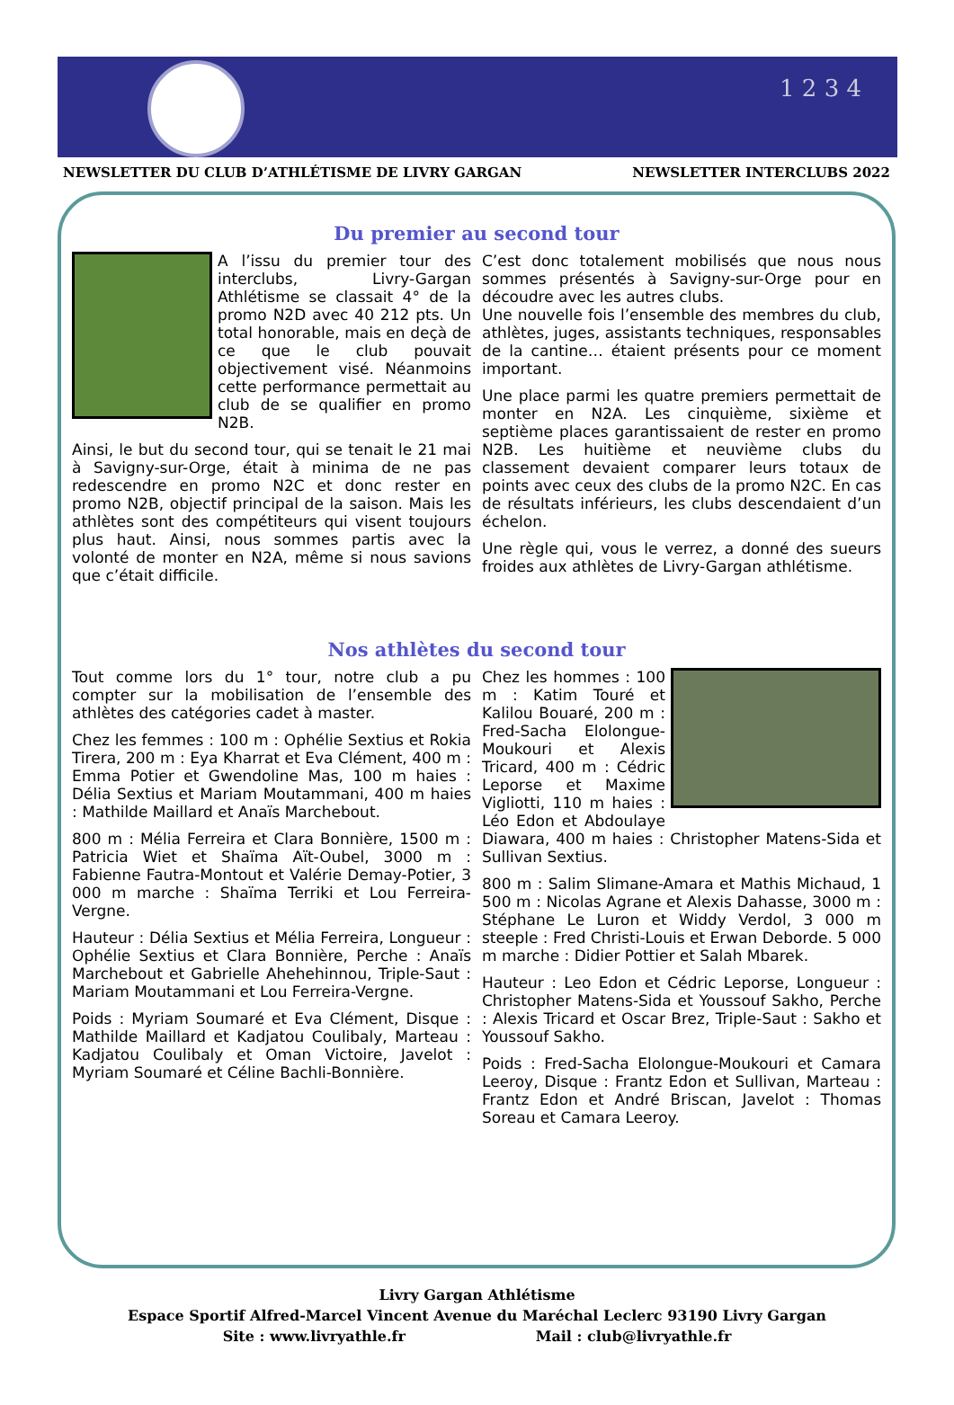1 2 3 4
NEWSLETTER DU CLUB D’ATHLÉTISME DE LIVRY GARGAN NEWSLETTER INTERCLUBS 2022
Du premier au second tour
A l’issu du premier tour des interclubs, Livry-Gargan Athlétisme se classait 4° de la promo N2D avec 40 212 pts. Un total honorable, mais en deçà de ce que le club pouvait objectivement visé. Néanmoins cette performance permettait au club de se qualifier en promo N2B.
Ainsi, le but du second tour, qui se tenait le 21 mai à Savigny-sur-Orge, était à minima de ne pas redescendre en promo N2C et donc rester en promo N2B, objectif principal de la saison. Mais les athlètes sont des compétiteurs qui visent toujours plus haut. Ainsi, nous sommes partis avec la volonté de monter en N2A, même si nous savions que c’était difficile.
C’est donc totalement mobilisés que nous nous sommes présentés à Savigny-sur-Orge pour en découdre avec les autres clubs.
Une nouvelle fois l’ensemble des membres du club, athlètes, juges, assistants techniques, responsables de la cantine… étaient présents pour ce moment important.
Une place parmi les quatre premiers permettait de monter en N2A. Les cinquième, sixième et septième places garantissaient de rester en promo N2B. Les huitième et neuvième clubs du classement devaient comparer leurs totaux de points avec ceux des clubs de la promo N2C. En cas de résultats inférieurs, les clubs descendaient d’un échelon.
Une règle qui, vous le verrez, a donné des sueurs froides aux athlètes de Livry-Gargan athlétisme.
Nos athlètes du second tour
Tout comme lors du 1° tour, notre club a pu compter sur la mobilisation de l’ensemble des athlètes des catégories cadet à master.
Chez les femmes : 100 m : Ophélie Sextius et Rokia Tirera, 200 m : Eya Kharrat et Eva Clément, 400 m : Emma Potier et Gwendoline Mas, 100 m haies : Délia Sextius et Mariam Moutammani, 400 m haies : Mathilde Maillard et Anaïs Marchebout.
800 m : Mélia Ferreira et Clara Bonnière, 1500 m : Patricia Wiet et Shaïma Aït-Oubel, 3000 m : Fabienne Fautra-Montout et Valérie Demay-Potier, 3 000 m marche : Shaïma Terriki et Lou Ferreira-Vergne.
Hauteur : Délia Sextius et Mélia Ferreira, Longueur : Ophélie Sextius et Clara Bonnière, Perche : Anaïs Marchebout et Gabrielle Ahehehinnou, Triple-Saut : Mariam Moutammani et Lou Ferreira-Vergne.
Poids : Myriam Soumaré et Eva Clément, Disque : Mathilde Maillard et Kadjatou Coulibaly, Marteau : Kadjatou Coulibaly et Oman Victoire, Javelot : Myriam Soumaré et Céline Bachli-Bonnière.
Chez les hommes : 100 m : Katim Touré et Kalilou Bouaré, 200 m : Fred-Sacha Elolongue-Moukouri et Alexis Tricard, 400 m : Cédric Leporse et Maxime Vigliotti, 110 m haies : Léo Edon et Abdoulaye Diawara, 400 m haies : Christopher Matens-Sida et Sullivan Sextius.
800 m : Salim Slimane-Amara et Mathis Michaud, 1 500 m : Nicolas Agrane et Alexis Dahasse, 3000 m : Stéphane Le Luron et Widdy Verdol, 3 000 m steeple : Fred Christi-Louis et Erwan Deborde. 5 000 m marche : Didier Pottier et Salah Mbarek.
Hauteur : Leo Edon et Cédric Leporse, Longueur : Christopher Matens-Sida et Youssouf Sakho, Perche : Alexis Tricard et Oscar Brez, Triple-Saut : Sakho et Youssouf Sakho.
Poids : Fred-Sacha Elolongue-Moukouri et Camara Leeroy, Disque : Frantz Edon et Sullivan, Marteau : Frantz Edon et André Briscan, Javelot : Thomas Soreau et Camara Leeroy.
Livry Gargan Athlétisme
Espace Sportif Alfred-Marcel Vincent Avenue du Maréchal Leclerc 93190 Livry Gargan
Site : www.livryathle.fr Mail : club@livryathle.fr